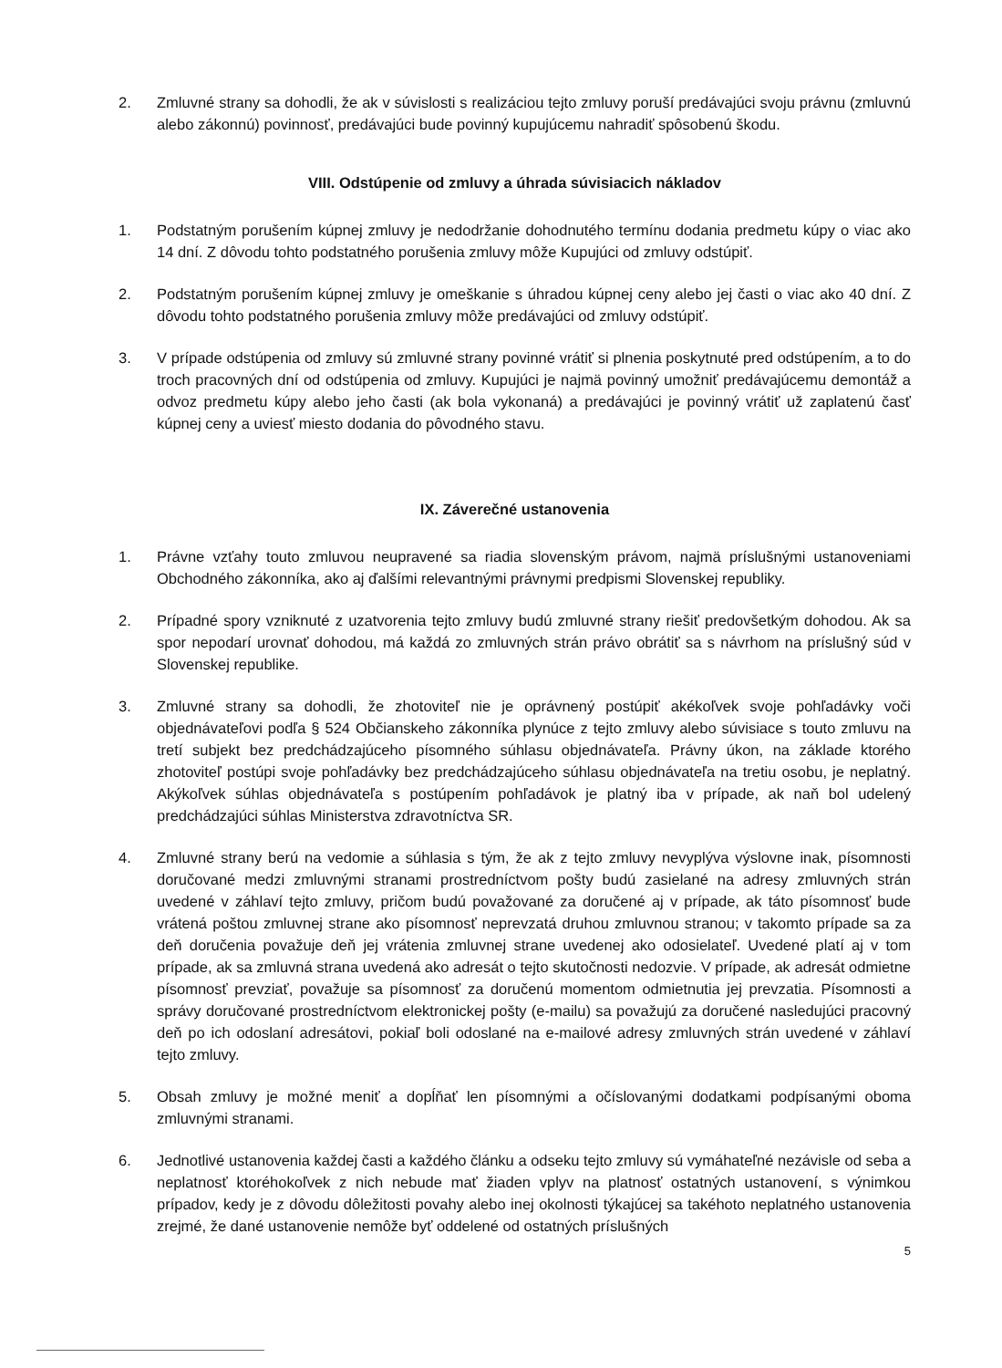2. Zmluvné strany sa dohodli, že ak v súvislosti s realizáciou tejto zmluvy poruší predávajúci svoju právnu (zmluvnú alebo zákonnú) povinnosť, predávajúci bude povinný kupujúcemu nahradiť spôsobenú škodu.
VIII. Odstúpenie od zmluvy a úhrada súvisiacich nákladov
1. Podstatným porušením kúpnej zmluvy je nedodržanie dohodnutého termínu dodania predmetu kúpy o viac ako 14 dní. Z dôvodu tohto podstatného porušenia zmluvy môže Kupujúci od zmluvy odstúpiť.
2. Podstatným porušením kúpnej zmluvy je omeškanie s úhradou kúpnej ceny alebo jej časti o viac ako 40 dní. Z dôvodu tohto podstatného porušenia zmluvy môže predávajúci od zmluvy odstúpiť.
3. V prípade odstúpenia od zmluvy sú zmluvné strany povinné vrátiť si plnenia poskytnuté pred odstúpením, a to do troch pracovných dní od odstúpenia od zmluvy. Kupujúci je najmä povinný umožniť predávajúcemu demontáž a odvoz predmetu kúpy alebo jeho časti (ak bola vykonaná) a predávajúci je povinný vrátiť už zaplatenú časť kúpnej ceny a uviesť miesto dodania do pôvodného stavu.
IX. Záverečné ustanovenia
1. Právne vzťahy touto zmluvou neupravené sa riadia slovenským právom, najmä príslušnými ustanoveniami Obchodného zákonníka, ako aj ďalšími relevantnými právnymi predpismi Slovenskej republiky.
2. Prípadné spory vzniknuté z uzatvorenia tejto zmluvy budú zmluvné strany riešiť predovšetkým dohodou. Ak sa spor nepodarí urovnať dohodou, má každá zo zmluvných strán právo obrátiť sa s návrhom na príslušný súd v Slovenskej republike.
3. Zmluvné strany sa dohodli, že zhotoviteľ nie je oprávnený postúpiť akékoľvek svoje pohľadávky voči objednávateľovi podľa § 524 Občianskeho zákonníka plynúce z tejto zmluvy alebo súvisiace s touto zmluvu na tretí subjekt bez predchádzajúceho písomného súhlasu objednávateľa. Právny úkon, na základe ktorého zhotoviteľ postúpi svoje pohľadávky bez predchádzajúceho súhlasu objednávateľa na tretiu osobu, je neplatný. Akýkoľvek súhlas objednávateľa s postúpením pohľadávok je platný iba v prípade, ak naň bol udelený predchádzajúci súhlas Ministerstva zdravotníctva SR.
4. Zmluvné strany berú na vedomie a súhlasia s tým, že ak z tejto zmluvy nevyplýva výslovne inak, písomnosti doručované medzi zmluvnými stranami prostredníctvom pošty budú zasielané na adresy zmluvných strán uvedené v záhlaví tejto zmluvy, pričom budú považované za doručené aj v prípade, ak táto písomnosť bude vrátená poštou zmluvnej strane ako písomnosť neprevzatá druhou zmluvnou stranou; v takomto prípade sa za deň doručenia považuje deň jej vrátenia zmluvnej strane uvedenej ako odosielateľ. Uvedené platí aj v tom prípade, ak sa zmluvná strana uvedená ako adresát o tejto skutočnosti nedozvie. V prípade, ak adresát odmietne písomnosť prevziať, považuje sa písomnosť za doručenú momentom odmietnutia jej prevzatia. Písomnosti a správy doručované prostredníctvom elektronickej pošty (e-mailu) sa považujú za doručené nasledujúci pracovný deň po ich odoslaní adresátovi, pokiaľ boli odoslané na e-mailové adresy zmluvných strán uvedené v záhlaví tejto zmluvy.
5. Obsah zmluvy je možné meniť a dopĺňať len písomnými a očíslovanými dodatkami podpísanými oboma zmluvnými stranami.
6. Jednotlivé ustanovenia každej časti a každého článku a odseku tejto zmluvy sú vymáhateľné nezávisle od seba a neplatnosť ktoréhokoľvek z nich nebude mať žiaden vplyv na platnosť ostatných ustanovení, s výnimkou prípadov, kedy je z dôvodu dôležitosti povahy alebo inej okolnosti týkajúcej sa takéhoto neplatného ustanovenia zrejmé, že dané ustanovenie nemôže byť oddelené od ostatných príslušných
5